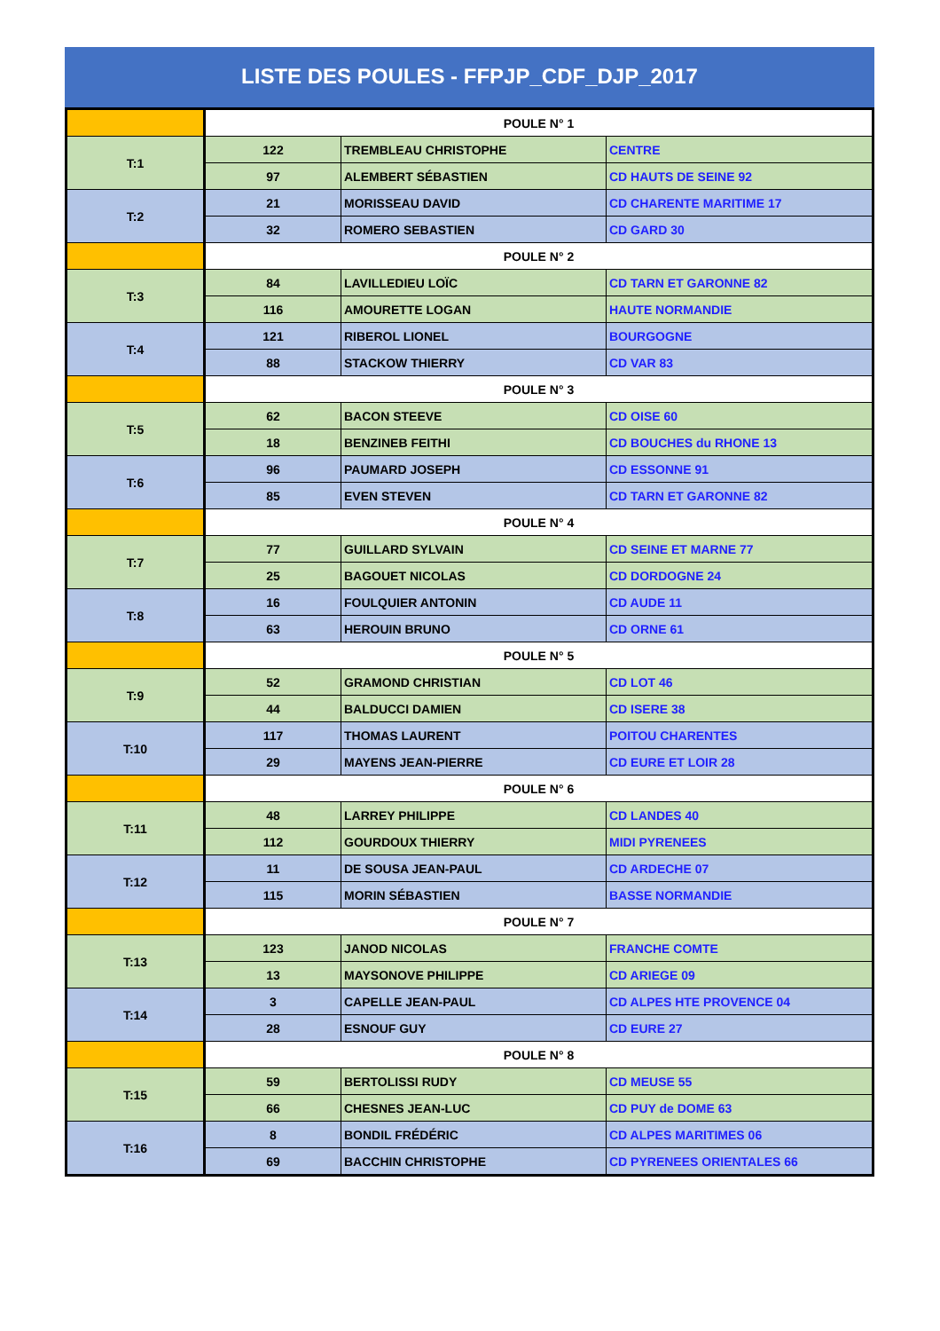LISTE DES POULES - FFPJP_CDF_DJP_2017
| | POULE N° 1 | | |
| T:1 | 122 | TREMBLEAU CHRISTOPHE | CENTRE |
| | 97 | ALEMBERT SÉBASTIEN | CD HAUTS DE SEINE 92 |
| T:2 | 21 | MORISSEAU DAVID | CD CHARENTE MARITIME 17 |
| | 32 | ROMERO SEBASTIEN | CD GARD 30 |
| | POULE N° 2 | | |
| T:3 | 84 | LAVILLEDIEU LOÏC | CD TARN ET GARONNE 82 |
| | 116 | AMOURETTE LOGAN | HAUTE NORMANDIE |
| T:4 | 121 | RIBEROL LIONEL | BOURGOGNE |
| | 88 | STACKOW THIERRY | CD VAR 83 |
| | POULE N° 3 | | |
| T:5 | 62 | BACON STEEVE | CD OISE 60 |
| | 18 | BENZINEB FEITHI | CD BOUCHES du RHONE 13 |
| T:6 | 96 | PAUMARD JOSEPH | CD ESSONNE 91 |
| | 85 | EVEN STEVEN | CD TARN ET GARONNE 82 |
| | POULE N° 4 | | |
| T:7 | 77 | GUILLARD SYLVAIN | CD SEINE ET MARNE 77 |
| | 25 | BAGOUET NICOLAS | CD DORDOGNE 24 |
| T:8 | 16 | FOULQUIER ANTONIN | CD AUDE 11 |
| | 63 | HEROUIN BRUNO | CD ORNE 61 |
| | POULE N° 5 | | |
| T:9 | 52 | GRAMOND CHRISTIAN | CD LOT 46 |
| | 44 | BALDUCCI DAMIEN | CD ISERE 38 |
| T:10 | 117 | THOMAS LAURENT | POITOU CHARENTES |
| | 29 | MAYENS JEAN-PIERRE | CD EURE ET LOIR 28 |
| | POULE N° 6 | | |
| T:11 | 48 | LARREY PHILIPPE | CD LANDES 40 |
| | 112 | GOURDOUX THIERRY | MIDI PYRENEES |
| T:12 | 11 | DE SOUSA JEAN-PAUL | CD ARDECHE 07 |
| | 115 | MORIN SÉBASTIEN | BASSE NORMANDIE |
| | POULE N° 7 | | |
| T:13 | 123 | JANOD NICOLAS | FRANCHE COMTE |
| | 13 | MAYSONOVE PHILIPPE | CD ARIEGE 09 |
| T:14 | 3 | CAPELLE JEAN-PAUL | CD ALPES HTE PROVENCE 04 |
| | 28 | ESNOUF GUY | CD EURE 27 |
| | POULE N° 8 | | |
| T:15 | 59 | BERTOLISSI RUDY | CD MEUSE 55 |
| | 66 | CHESNES JEAN-LUC | CD PUY de DOME 63 |
| T:16 | 8 | BONDIL FRÉDÉRIC | CD ALPES MARITIMES 06 |
| | 69 | BACCHIN CHRISTOPHE | CD PYRENEES ORIENTALES 66 |